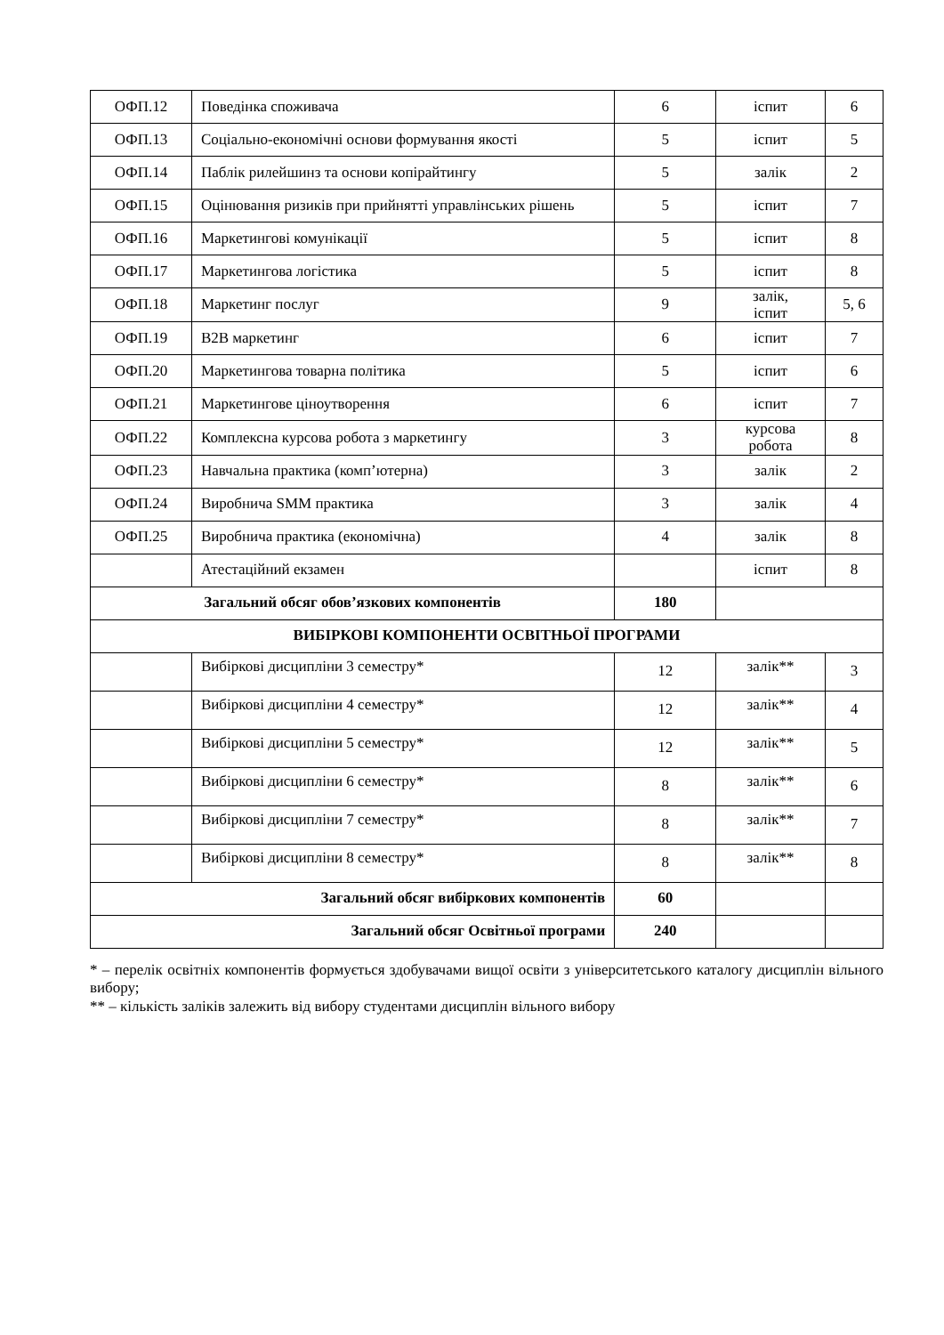| ОФП.12 | Поведінка споживача | 6 | іспит | 6 |
| ОФП.13 | Соціально-економічні основи формування якості | 5 | іспит | 5 |
| ОФП.14 | Паблік рилейшинз та основи копірайтингу | 5 | залік | 2 |
| ОФП.15 | Оцінювання ризиків при прийнятті управлінських рішень | 5 | іспит | 7 |
| ОФП.16 | Маркетингові комунікації | 5 | іспит | 8 |
| ОФП.17 | Маркетингова логістика | 5 | іспит | 8 |
| ОФП.18 | Маркетинг послуг | 9 | залік, іспит | 5, 6 |
| ОФП.19 | B2B маркетинг | 6 | іспит | 7 |
| ОФП.20 | Маркетингова товарна політика | 5 | іспит | 6 |
| ОФП.21 | Маркетингове ціноутворення | 6 | іспит | 7 |
| ОФП.22 | Комплексна курсова робота з маркетингу | 3 | курсова робота | 8 |
| ОФП.23 | Навчальна практика (комп’ютерна) | 3 | залік | 2 |
| ОФП.24 | Виробнича SMM практика | 3 | залік | 4 |
| ОФП.25 | Виробнича практика (економічна) | 4 | залік | 8 |
| | Атестаційний екзамен | | іспит | 8 |
| Загальний обсяг обов’язкових компонентів | | 180 | | |
| ВИБІРКОВІ КОМПОНЕНТИ ОСВІТНЬОЇ ПРОГРАМИ | | | | |
| | Вибіркові дисципліни 3 семестру* | 12 | залік** | 3 |
| | Вибіркові дисципліни 4 семестру* | 12 | залік** | 4 |
| | Вибіркові дисципліни 5 семестру* | 12 | залік** | 5 |
| | Вибіркові дисципліни 6 семестру* | 8 | залік** | 6 |
| | Вибіркові дисципліни 7 семестру* | 8 | залік** | 7 |
| | Вибіркові дисципліни 8 семестру* | 8 | залік** | 8 |
| Загальний обсяг вибіркових компонентів | | 60 | | |
| Загальний обсяг Освітньої програми | | 240 | | |
* – перелік освітніх компонентів формується здобувачами вищої освіти з університетського каталогу дисциплін вільного вибору;
** – кількість заліків залежить від вибору студентами дисциплін вільного вибору